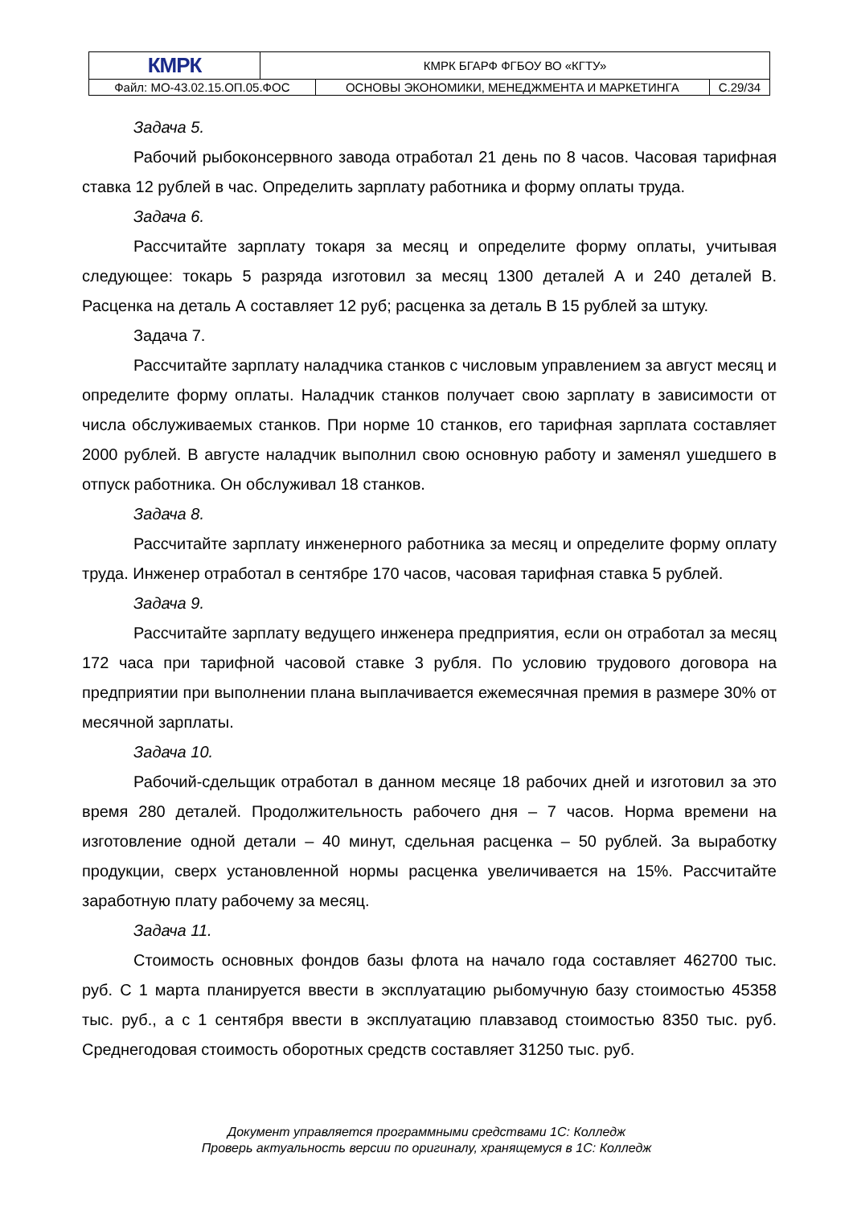| КМРК | КМРК БГАРФ ФГБОУ ВО «КГТУ» | | |
| Файл: МО-43.02.15.ОП.05.ФОС | | ОСНОВЫ ЭКОНОМИКИ, МЕНЕДЖМЕНТА И МАРКЕТИНГА | С.29/34 |
Задача 5.
Рабочий рыбоконсервного завода отработал 21 день по 8 часов. Часовая тарифная ставка 12 рублей в час. Определить зарплату работника и форму оплаты труда.
Задача 6.
Рассчитайте зарплату токаря за месяц и определите форму оплаты, учитывая следующее: токарь 5 разряда изготовил за месяц 1300 деталей А и 240 деталей В. Расценка на деталь А составляет 12 руб; расценка за деталь В 15 рублей за штуку.
Задача 7.
Рассчитайте зарплату наладчика станков с числовым управлением за август месяц и определите форму оплаты. Наладчик станков получает свою зарплату в зависимости от числа обслуживаемых станков. При норме 10 станков, его тарифная зарплата составляет 2000 рублей. В августе наладчик выполнил свою основную работу и заменял ушедшего в отпуск работника. Он обслуживал 18 станков.
Задача 8.
Рассчитайте зарплату инженерного работника за месяц и определите форму оплату труда. Инженер отработал в сентябре 170 часов, часовая тарифная ставка 5 рублей.
Задача 9.
Рассчитайте зарплату ведущего инженера предприятия, если он отработал за месяц 172 часа при тарифной часовой ставке 3 рубля. По условию трудового договора на предприятии при выполнении плана выплачивается ежемесячная премия в размере 30% от месячной зарплаты.
Задача 10.
Рабочий-сдельщик отработал в данном месяце 18 рабочих дней и изготовил за это время 280 деталей. Продолжительность рабочего дня – 7 часов. Норма времени на изготовление одной детали – 40 минут, сдельная расценка – 50 рублей. За выработку продукции, сверх установленной нормы расценка увеличивается на 15%. Рассчитайте заработную плату рабочему за месяц.
Задача 11.
Стоимость основных фондов базы флота на начало года составляет 462700 тыс. руб. С 1 марта планируется ввести в эксплуатацию рыбомучную базу стоимостью 45358 тыс. руб., а с 1 сентября ввести в эксплуатацию плавзавод стоимостью 8350 тыс. руб. Среднегодовая стоимость оборотных средств составляет 31250 тыс. руб.
Документ управляется программными средствами 1С: Колледж
Проверь актуальность версии по оригиналу, хранящемуся в 1С: Колледж